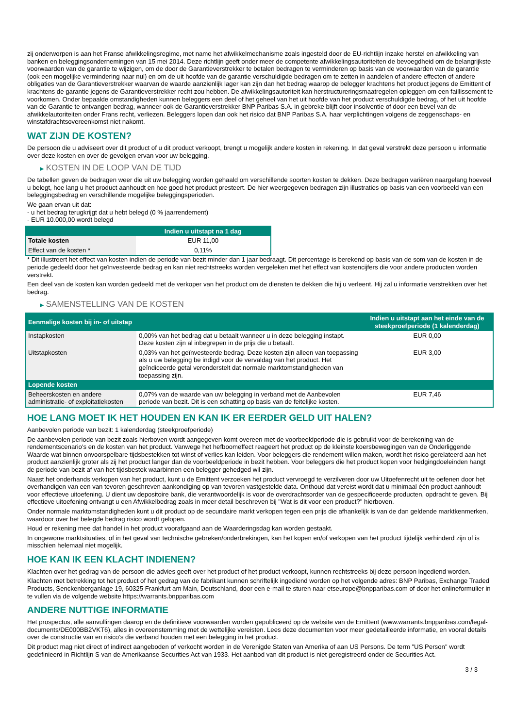zij onderworpen is aan het Franse afwikkelingsregime, met name het afwikkelmechanisme zoals ingesteld door de EU-richtlijn inzake herstel en afwikkeling van banken en beleggingsondernemingen van 15 mei 2014. Deze richtlijn geeft onder meer de competente afwikkelingsautoriteiten de bevoegdheid om de belangrijkste voorwaarden van de garantie te wijzigen, om de door de Garantieverstrekker te betalen bedragen te verminderen op basis van de voorwaarden van de garantie (ook een mogelijke vermindering naar nul) en om de uit hoofde van de garantie verschuldigde bedragen om te zetten in aandelen of andere effecten of andere obligaties van de Garantieverstrekker waarvan de waarde aanzienlijk lager kan zijn dan het bedrag waarop de belegger krachtens het product jegens de Emittent of krachtens de garantie jegens de Garantieverstrekker recht zou hebben. De afwikkelingsautoriteit kan herstructureringsmaatregelen opleggen om een faillissement te voorkomen. Onder bepaalde omstandigheden kunnen beleggers een deel of het geheel van het uit hoofde van het product verschuldigde bedrag, of het uit hoofde van de Garantie te ontvangen bedrag, wanneer ook de Garantieverstrekker BNP Paribas S.A. in gebreke blijft door insolventie of door een bevel van de afwikkelautoriteiten onder Frans recht, verliezen. Beleggers lopen dan ook het risico dat BNP Paribas S.A. haar verplichtingen volgens de zeggenschaps- en winstafdrachtsovereenkomst niet nakomt.
WAT ZIJN DE KOSTEN?
De persoon die u adviseert over dit product of u dit product verkoopt, brengt u mogelijk andere kosten in rekening. In dat geval verstrekt deze persoon u informatie over deze kosten en over de gevolgen ervan voor uw belegging.
▶ KOSTEN IN DE LOOP VAN DE TIJD
De tabellen geven de bedragen weer die uit uw belegging worden gehaald om verschillende soorten kosten te dekken. Deze bedragen variëren naargelang hoeveel u belegt, hoe lang u het product aanhoudt en hoe goed het product presteert. De hier weergegeven bedragen zijn illustraties op basis van een voorbeeld van een beleggingsbedrag en verschillende mogelijke beleggingsperioden.
We gaan ervan uit dat:
- u het bedrag terugkrijgt dat u hebt belegd (0 % jaarrendement)
- EUR 10.000,00 wordt belegd
| | Indien u uitstapt na 1 dag |
| --- | --- |
| Totale kosten | EUR 11,00 |
| Effect van de kosten * | 0,11% |
* Dit illustreert het effect van kosten indien de periode van bezit minder dan 1 jaar bedraagt. Dit percentage is berekend op basis van de som van de kosten in de periode gedeeld door het geïnvesteerde bedrag en kan niet rechtstreeks worden vergeleken met het effect van kostencijfers die voor andere producten worden verstrekt.
Een deel van de kosten kan worden gedeeld met de verkoper van het product om de diensten te dekken die hij u verleent. Hij zal u informatie verstrekken over het bedrag.
▶ SAMENSTELLING VAN DE KOSTEN
| Eenmalige kosten bij in- of uitstap | | Indien u uitstapt aan het einde van de steekproefperiode (1 kalenderdag) |
| --- | --- | --- |
| Instapkosten | 0,00% van het bedrag dat u betaalt wanneer u in deze belegging instapt. Deze kosten zijn al inbegrepen in de prijs die u betaalt. | EUR 0,00 |
| Uitstapkosten | 0,03% van het geïnvesteerde bedrag. Deze kosten zijn alleen van toepassing als u uw belegging be indigd voor de vervaldag van het product. Het geïndiceerde getal veronderstelt dat normale marktomstandigheden van toepassing zijn. | EUR 3,00 |
| Lopende kosten | | |
| Beheerskosten en andere administratie- of exploitatiekosten | 0,07% van de waarde van uw belegging in verband met de Aanbevolen periode van bezit. Dit is een schatting op basis van de feitelijke kosten. | EUR 7,46 |
HOE LANG MOET IK HET HOUDEN EN KAN IK ER EERDER GELD UIT HALEN?
Aanbevolen periode van bezit: 1 kalenderdag (steekproefperiode)
De aanbevolen periode van bezit zoals hierboven wordt aangegeven komt overeen met de voorbeeldperiode die is gebruikt voor de berekening van de rendementscenario's en de kosten van het product. Vanwege het hefboomeffect reageert het product op de kleinste koersbewegingen van de Onderliggende Waarde wat binnen onvoorspelbare tijdsbestekken tot winst of verlies kan leiden. Voor beleggers die rendement willen maken, wordt het risico gerelateerd aan het product aanzienlijk groter als zij het product langer dan de voorbeeldperiode in bezit hebben. Voor beleggers die het product kopen voor hedgingdoeleinden hangt de periode van bezit af van het tijdsbestek waarbinnen een belegger gehedged wil zijn.
Naast het onderhands verkopen van het product, kunt u de Emittent verzoeken het product vervroegd te verzilveren door uw Uitoefenrecht uit te oefenen door het overhandigen van een van tevoren geschreven aankondiging op van tevoren vastgestelde data. Onthoud dat vereist wordt dat u minimaal één product aanhoudt voor effectieve uitoefening. U dient uw depositoire bank, die verantwoordelijk is voor de overdrachtsorder van de gespecificeerde producten, opdracht te geven. Bij effectieve uitoefening ontvangt u een Afwikkelbedrag zoals in meer detail beschreven bij "Wat is dit voor een product?" hierboven.
Onder normale marktomstandigheden kunt u dit product op de secundaire markt verkopen tegen een prijs die afhankelijk is van de dan geldende marktkenmerken, waardoor over het belegde bedrag risico wordt gelopen.
Houd er rekening mee dat handel in het product voorafgaand aan de Waarderingsdag kan worden gestaakt.
In ongewone marktsituaties, of in het geval van technische gebreken/onderbrekingen, kan het kopen en/of verkopen van het product tijdelijk verhinderd zijn of is misschien helemaal niet mogelijk.
HOE KAN IK EEN KLACHT INDIENEN?
Klachten over het gedrag van de persoon die advies geeft over het product of het product verkoopt, kunnen rechtstreeks bij deze persoon ingediend worden.
Klachten met betrekking tot het product of het gedrag van de fabrikant kunnen schriftelijk ingediend worden op het volgende adres: BNP Paribas, Exchange Traded Products, Senckenberganlage 19, 60325 Frankfurt am Main, Deutschland, door een e-mail te sturen naar etseurope@bnpparibas.com of door het onlineformulier in te vullen via de volgende website https://warrants.bnpparibas.com
ANDERE NUTTIGE INFORMATIE
Het prospectus, alle aanvullingen daarop en de definitieve voorwaarden worden gepubliceerd op de website van de Emittent (www.warrants.bnpparibas.com/legal-documents/DE000BB2VKT6), alles in overeenstemming met de wettelijke vereisten. Lees deze documenten voor meer gedetailleerde informatie, en vooral details over de constructie van en risico’s die verband houden met een belegging in het product.
Dit product mag niet direct of indirect aangeboden of verkocht worden in de Verenigde Staten van Amerika of aan US Persons. De term "US Person" wordt gedefinieerd in Richtlijn S van de Amerikaanse Securities Act van 1933. Het aanbod van dit product is niet geregistreerd onder de Securities Act.
3 / 3